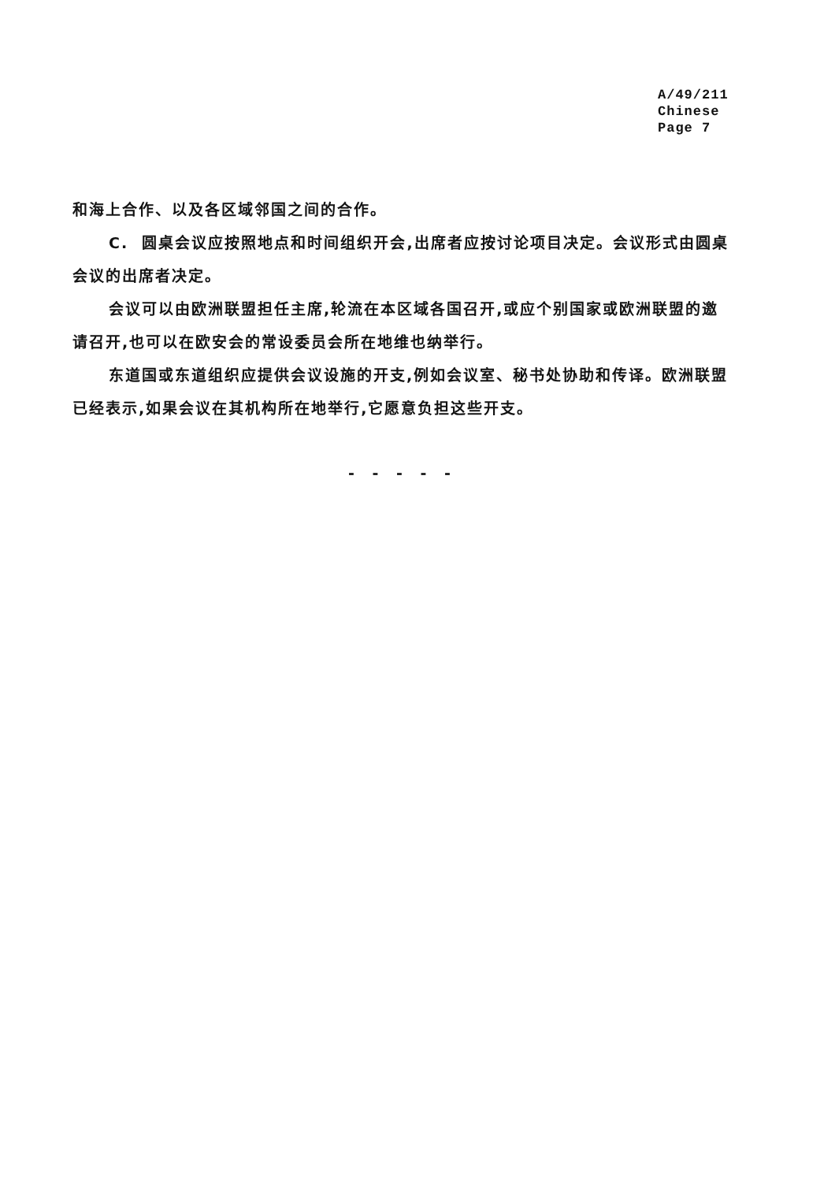A/49/211
Chinese
Page 7
和海上合作、以及各区域邻国之间的合作。
C. 圆桌会议应按照地点和时间组织开会,出席者应按讨论项目决定。会议形式由圆桌会议的出席者决定。
会议可以由欧洲联盟担任主席,轮流在本区域各国召开,或应个别国家或欧洲联盟的邀请召开,也可以在欧安会的常设委员会所在地维也纳举行。
东道国或东道组织应提供会议设施的开支,例如会议室、秘书处协助和传译。欧洲联盟已经表示,如果会议在其机构所在地举行,它愿意负担这些开支。
- - - - -